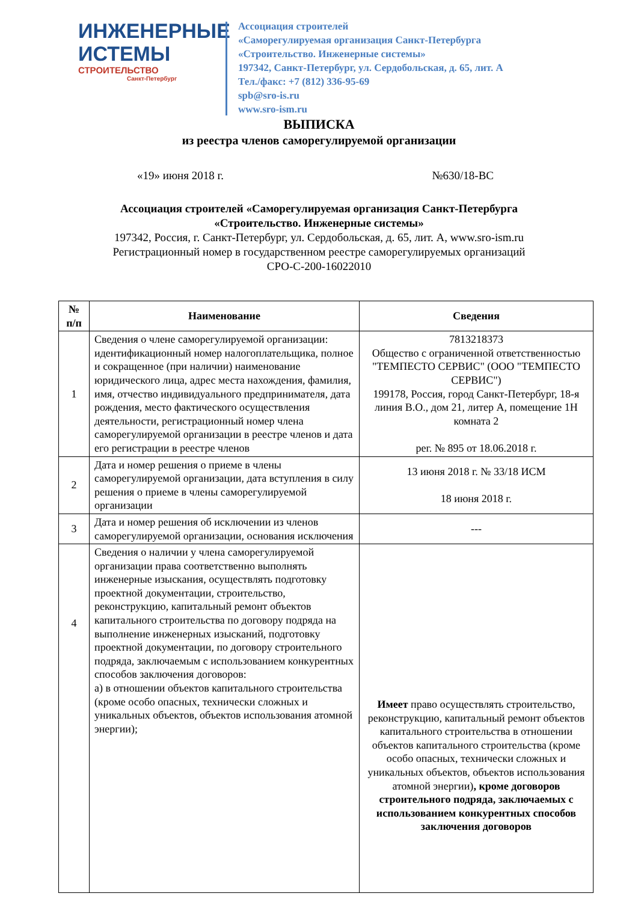ИНЖЕНЕРНЫЕ
ИСТЕМЫ
СТРОИТЕЛЬСТВО
Санкт-Петербург
Ассоциация строителей
«Саморегулируемая организация Санкт-Петербурга
«Строительство. Инженерные системы»
197342, Санкт-Петербург, ул. Сердобольская, д. 65, лит. А
Тел./факс: +7 (812) 336-95-69
spb@sro-is.ru
www.sro-ism.ru
ВЫПИСКА
из реестра членов саморегулируемой организации
«19» июня 2018 г. №630/18-ВС
Ассоциация строителей «Саморегулируемая организация Санкт-Петербурга
«Строительство. Инженерные системы»
197342, Россия, г. Санкт-Петербург, ул. Сердобольская, д. 65, лит. А, www.sro-ism.ru
Регистрационный номер в государственном реестре саморегулируемых организаций
СРО-С-200-16022010
| № п/п | Наименование | Сведения |
| --- | --- | --- |
| 1 | Сведения о члене саморегулируемой организации: идентификационный номер налогоплательщика, полное и сокращенное (при наличии) наименование юридического лица, адрес места нахождения, фамилия, имя, отчество индивидуального предпринимателя, дата рождения, место фактического осуществления деятельности, регистрационный номер члена саморегулируемой организации в реестре членов и дата его регистрации в реестре членов | 7813218373 Общество с ограниченной ответственностью "ТЕМПЕСТО СЕРВИС" (ООО "ТЕМПЕСТО СЕРВИС") 199178, Россия, город Санкт-Петербург, 18-я линия В.О., дом 21, литер А, помещение 1Н комната 2 рег. № 895 от 18.06.2018 г. |
| 2 | Дата и номер решения о приеме в члены саморегулируемой организации, дата вступления в силу решения о приеме в члены саморегулируемой организации | 13 июня 2018 г. № 33/18 ИСМ 18 июня 2018 г. |
| 3 | Дата и номер решения об исключении из членов саморегулируемой организации, основания исключения | --- |
| 4 | Сведения о наличии у члена саморегулируемой организации права соответственно выполнять инженерные изыскания, осуществлять подготовку проектной документации, строительство, реконструкцию, капитальный ремонт объектов капитального строительства по договору подряда на выполнение инженерных изысканий, подготовку проектной документации, по договору строительного подряда, заключаемым с использованием конкурентных способов заключения договоров: а) в отношении объектов капитального строительства (кроме особо опасных, технически сложных и уникальных объектов, объектов использования атомной энергии); | Имеет право осуществлять строительство, реконструкцию, капитальный ремонт объектов капитального строительства в отношении объектов капитального строительства (кроме особо опасных, технически сложных и уникальных объектов, объектов использования атомной энергии) , кроме договоров строительного подряда, заключаемых с использованием конкурентных способов заключения договоров |